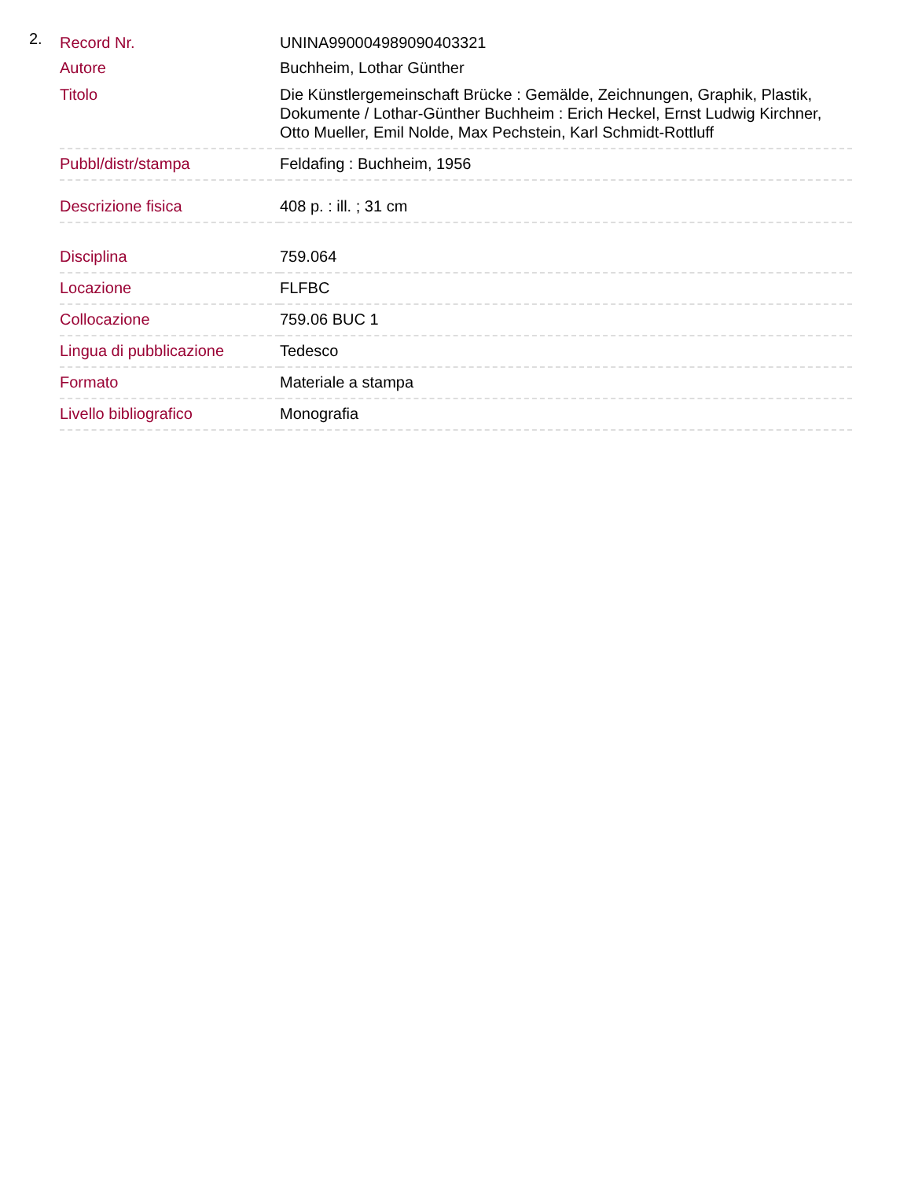2.
| Record Nr. | UNINA990004989090403321 |
| Autore | Buchheim, Lothar Günther |
| Titolo | Die Künstlergemeinschaft Brücke : Gemälde, Zeichnungen, Graphik, Plastik, Dokumente / Lothar-Günther Buchheim : Erich Heckel, Ernst Ludwig Kirchner, Otto Mueller, Emil Nolde, Max Pechstein, Karl Schmidt-Rottluff |
| Pubbl/distr/stampa | Feldafing : Buchheim, 1956 |
| Descrizione fisica | 408 p. : ill. ; 31 cm |
| Disciplina | 759.064 |
| Locazione | FLFBC |
| Collocazione | 759.06 BUC 1 |
| Lingua di pubblicazione | Tedesco |
| Formato | Materiale a stampa |
| Livello bibliografico | Monografia |